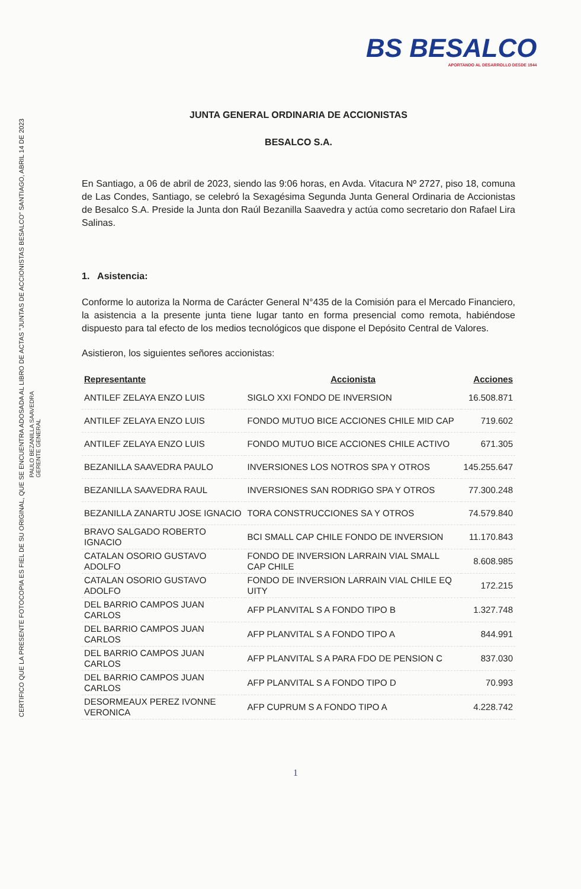BS BESALCO
APORTANDO AL DESARROLLO DESDE 1944
CERTIFICO QUE LA PRESENTE FOTOCOPIA ES FIEL DE SU ORIGINAL, QUE SE ENCUENTRA ADOSADA AL LIBRO DE ACTAS "JUNTAS DE ACCIONISTAS BESALCO" SANTIAGO, ABRIL 14 DE 2023
PAULO BEZANILLA SAAVEDRA
GERENTE GENERAL
JUNTA GENERAL ORDINARIA DE ACCIONISTAS
BESALCO S.A.
En Santiago, a 06 de abril de 2023, siendo las 9:06 horas, en Avda. Vitacura Nº 2727, piso 18, comuna de Las Condes, Santiago, se celebró la Sexagésima Segunda Junta General Ordinaria de Accionistas de Besalco S.A. Preside la Junta don Raúl Bezanilla Saavedra y actúa como secretario don Rafael Lira Salinas.
1. Asistencia:
Conforme lo autoriza la Norma de Carácter General N°435 de la Comisión para el Mercado Financiero, la asistencia a la presente junta tiene lugar tanto en forma presencial como remota, habiéndose dispuesto para tal efecto de los medios tecnológicos que dispone el Depósito Central de Valores.
Asistieron, los siguientes señores accionistas:
| Representante | Accionista | Acciones |
| --- | --- | --- |
| ANTILEF ZELAYA ENZO LUIS | SIGLO XXI FONDO DE INVERSION | 16.508.871 |
| ANTILEF ZELAYA ENZO LUIS | FONDO MUTUO BICE ACCIONES CHILE MID CAP | 719.602 |
| ANTILEF ZELAYA ENZO LUIS | FONDO MUTUO BICE ACCIONES CHILE ACTIVO | 671.305 |
| BEZANILLA SAAVEDRA PAULO | INVERSIONES LOS NOTROS SPA Y OTROS | 145.255.647 |
| BEZANILLA SAAVEDRA RAUL | INVERSIONES SAN RODRIGO SPA Y OTROS | 77.300.248 |
| BEZANILLA ZANARTU JOSE IGNACIO | TORA CONSTRUCCIONES SA Y OTROS | 74.579.840 |
| BRAVO SALGADO ROBERTO IGNACIO | BCI SMALL CAP CHILE FONDO DE INVERSION | 11.170.843 |
| CATALAN OSORIO GUSTAVO ADOLFO | FONDO DE INVERSION LARRAIN VIAL SMALL CAP CHILE | 8.608.985 |
| CATALAN OSORIO GUSTAVO ADOLFO | FONDO DE INVERSION LARRAIN VIAL CHILE EQ UITY | 172.215 |
| DEL BARRIO CAMPOS JUAN CARLOS | AFP PLANVITAL S A FONDO TIPO B | 1.327.748 |
| DEL BARRIO CAMPOS JUAN CARLOS | AFP PLANVITAL S A FONDO TIPO A | 844.991 |
| DEL BARRIO CAMPOS JUAN CARLOS | AFP PLANVITAL S A PARA FDO DE PENSION C | 837.030 |
| DEL BARRIO CAMPOS JUAN CARLOS | AFP PLANVITAL S A FONDO TIPO D | 70.993 |
| DESORMEAUX PEREZ IVONNE VERONICA | AFP CUPRUM S A FONDO TIPO A | 4.228.742 |
1